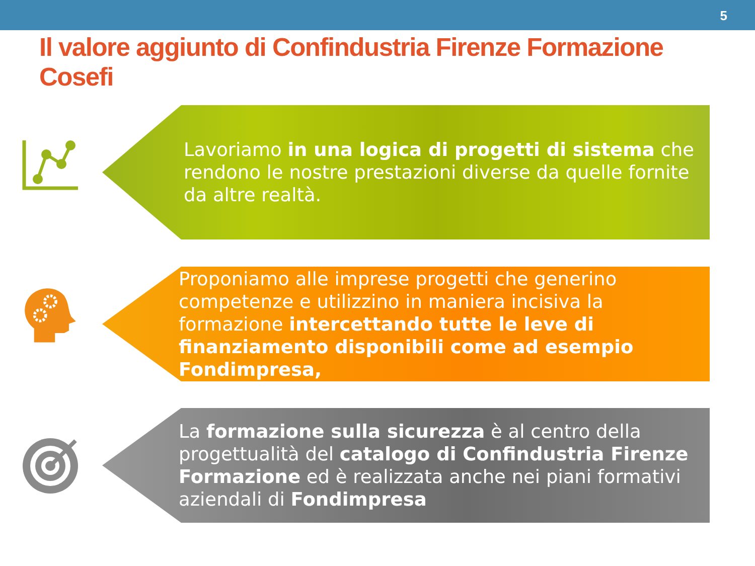5
Il valore aggiunto di Confindustria Firenze Formazione Cosefi
Lavoriamo in una logica di progetti di sistema che rendono le nostre prestazioni diverse da quelle fornite da altre realtà.
Proponiamo alle imprese progetti che generino competenze e utilizzino in maniera incisiva la formazione intercettando tutte le leve di finanziamento disponibili come ad esempio Fondimpresa,
La formazione sulla sicurezza è al centro della progettualità del catalogo di Confindustria Firenze Formazione ed è realizzata anche nei piani formativi aziendali di Fondimpresa